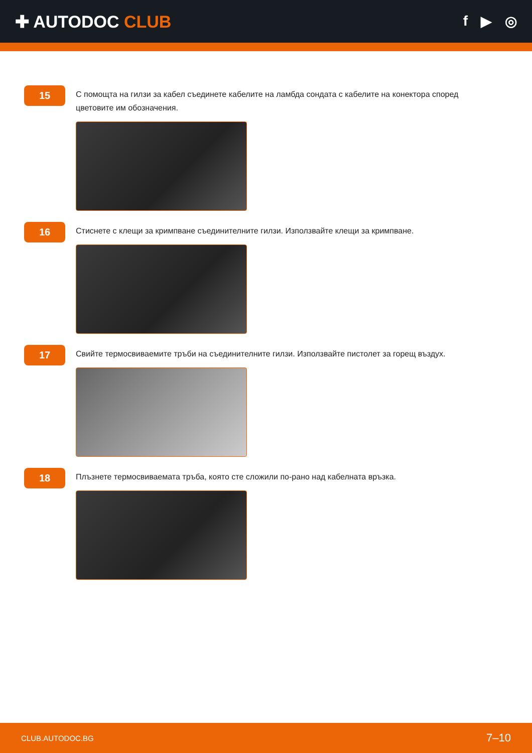✚ AUTODOC CLUB
f ▶ ◎
15
С помощта на гилзи за кабел съединете кабелите на ламбда сондата с кабелите на конектора според цветовите им обозначения.
16
Стиснете с клещи за кримпване съединителните гилзи. Използвайте клещи за кримпване.
17
Свийте термосвиваемите тръби на съединителните гилзи. Използвайте пистолет за горещ въздух.
18
Плъзнете термосвиваемата тръба, която сте сложили по-рано над кабелната връзка.
CLUB.AUTODOC.BG 7–10